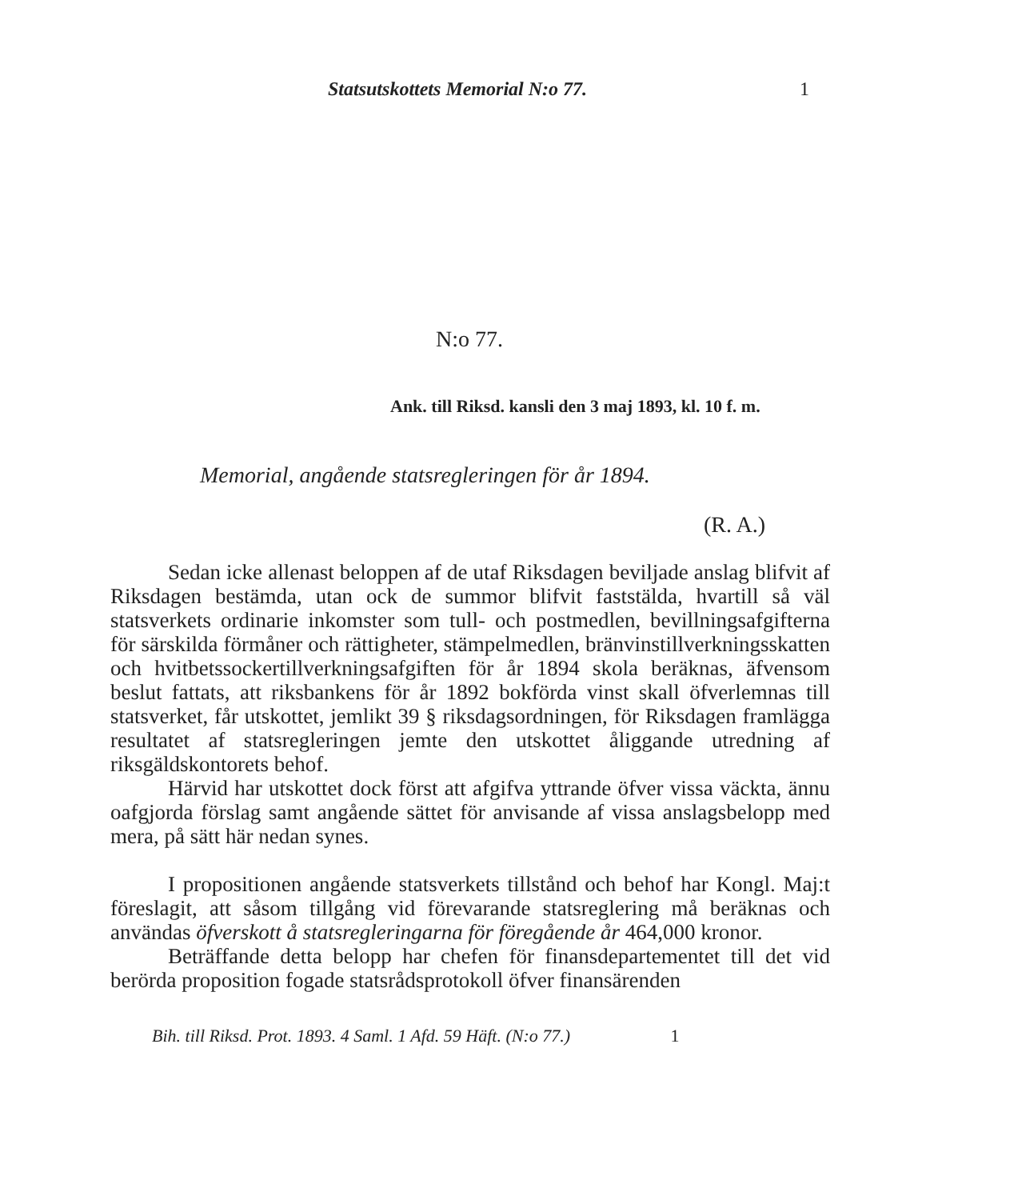Statsutskottets Memorial N:o 77.
1
N:o 77.
Ank. till Riksd. kansli den 3 maj 1893, kl. 10 f. m.
Memorial, angående statsregleringen för år 1894.
(R. A.)
Sedan icke allenast beloppen af de utaf Riksdagen beviljade anslag blifvit af Riksdagen bestämda, utan ock de summor blifvit faststälda, hvartill så väl statsverkets ordinarie inkomster som tull- och postmedlen, bevillningsafgifterna för särskilda förmåner och rättigheter, stämpelmedlen, bränvinstillverkningsskatten och hvitbetssockertillverkningsafgiften för år 1894 skola beräknas, äfvensom beslut fattats, att riksbankens för år 1892 bokförda vinst skall öfverlemnas till statsverket, får utskottet, jemlikt 39 § riksdagsordningen, för Riksdagen framlägga resultatet af statsregleringen jemte den utskottet åliggande utredning af riksgäldskontorets behof.
Härvid har utskottet dock först att afgifva yttrande öfver vissa väckta, ännu oafgjorda förslag samt angående sättet för anvisande af vissa anslagsbelopp med mera, på sätt här nedan synes.
I propositionen angående statsverkets tillstånd och behof har Kongl. Maj:t föreslagit, att såsom tillgång vid förevarande statsreglering må beräknas och användas öfverskott å statsregleringarna för föregående år 464,000 kronor.
Beträffande detta belopp har chefen för finansdepartementet till det vid berörda proposition fogade statsrådsprotokoll öfver finansärenden
Bih. till Riksd. Prot. 1893. 4 Saml. 1 Afd. 59 Häft. (N:o 77.) 1